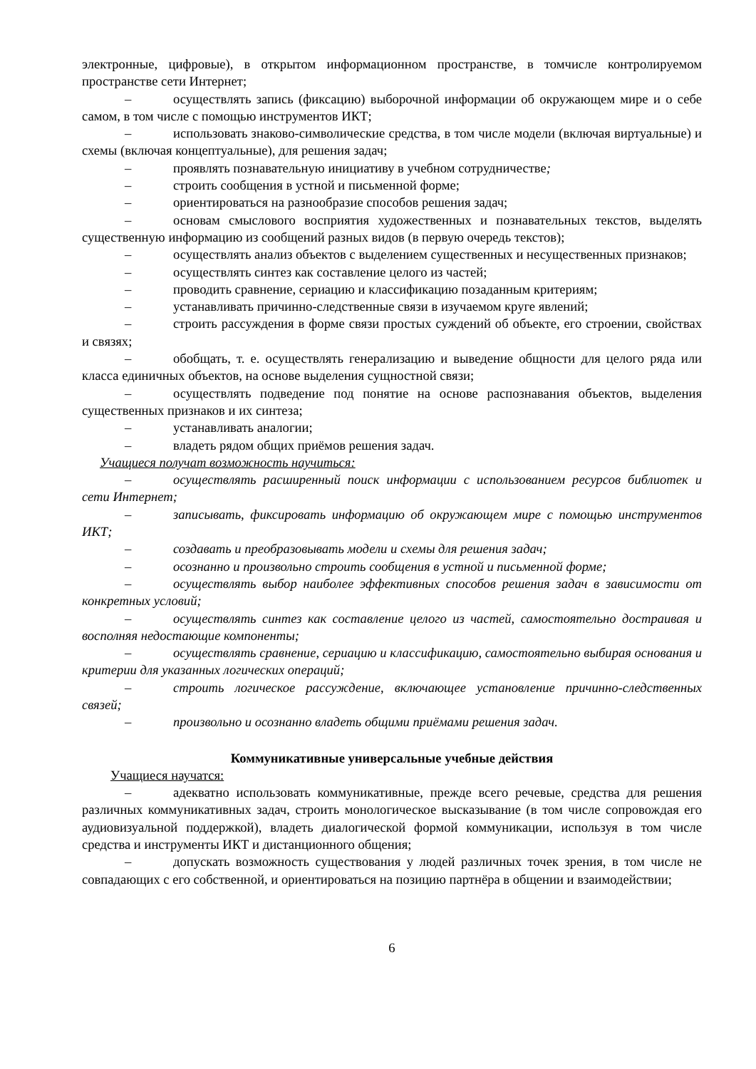электронные, цифровые), в открытом информационном пространстве, в томчисле контролируемом пространстве сети Интернет;
– осуществлять запись (фиксацию) выборочной информации об окружающем мире и о себе самом, в том числе с помощью инструментов ИКТ;
– использовать знаково-символические средства, в том числе модели (включая виртуальные) и схемы (включая концептуальные), для решения задач;
– проявлять познавательную инициативу в учебном сотрудничестве;
– строить сообщения в устной и письменной форме;
– ориентироваться на разнообразие способов решения задач;
– основам смыслового восприятия художественных и познавательных текстов, выделять существенную информацию из сообщений разных видов (в первую очередь текстов);
– осуществлять анализ объектов с выделением существенных и несущественных признаков;
– осуществлять синтез как составление целого из частей;
– проводить сравнение, сериацию и классификацию позаданным критериям;
– устанавливать причинно-следственные связи в изучаемом круге явлений;
– строить рассуждения в форме связи простых суждений об объекте, его строении, свойствах и связях;
– обобщать, т. е. осуществлять генерализацию и выведение общности для целого ряда или класса единичных объектов, на основе выделения сущностной связи;
– осуществлять подведение под понятие на основе распознавания объектов, выделения существенных признаков и их синтеза;
– устанавливать аналогии;
– владеть рядом общих приёмов решения задач.
Учащиеся получат возможность научиться:
– осуществлять расширенный поиск информации с использованием ресурсов библиотек и сети Интернет;
– записывать, фиксировать информацию об окружающем мире с помощью инструментов ИКТ;
– создавать и преобразовывать модели и схемы для решения задач;
– осознанно и произвольно строить сообщения в устной и письменной форме;
– осуществлять выбор наиболее эффективных способов решения задач в зависимости от конкретных условий;
– осуществлять синтез как составление целого из частей, самостоятельно достраивая и восполняя недостающие компоненты;
– осуществлять сравнение, сериацию и классификацию, самостоятельно выбирая основания и критерии для указанных логических операций;
– строить логическое рассуждение, включающее установление причинно-следственных связей;
– произвольно и осознанно владеть общими приёмами решения задач.
Коммуникативные универсальные учебные действия
Учащиеся научатся:
– адекватно использовать коммуникативные, прежде всего речевые, средства для решения различных коммуникативных задач, строить монологическое высказывание (в том числе сопровождая его аудиовизуальной поддержкой), владеть диалогической формой коммуникации, используя в том числе средства и инструменты ИКТ и дистанционного общения;
– допускать возможность существования у людей различных точек зрения, в том числе не совпадающих с его собственной, и ориентироваться на позицию партнёра в общении и взаимодействии;
6